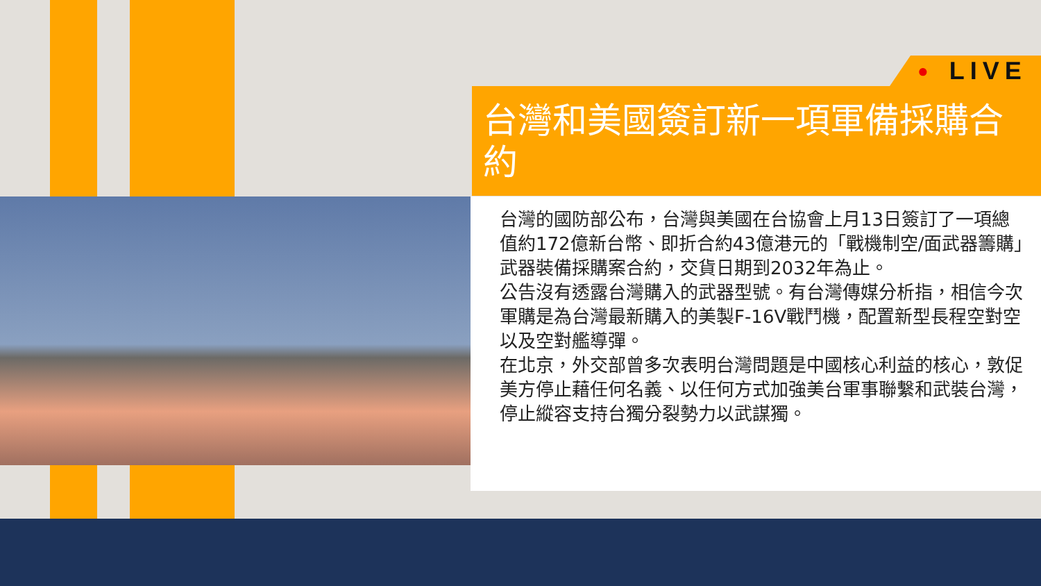● LIVE
台灣和美國簽訂新一項軍備採購合約
台灣的國防部公布，台灣與美國在台協會上月13日簽訂了一項總值約172億新台幣、即折合約43億港元的「戰機制空/面武器籌購」武器裝備採購案合約，交貨日期到2032年為止。
公告沒有透露台灣購入的武器型號。有台灣傳媒分析指，相信今次軍購是為台灣最新購入的美製F-16V戰鬥機，配置新型長程空對空以及空對艦導彈。
在北京，外交部曾多次表明台灣問題是中國核心利益的核心，敦促美方停止藉任何名義、以任何方式加強美台軍事聯繫和武裝台灣，停止縱容支持台獨分裂勢力以武謀獨。